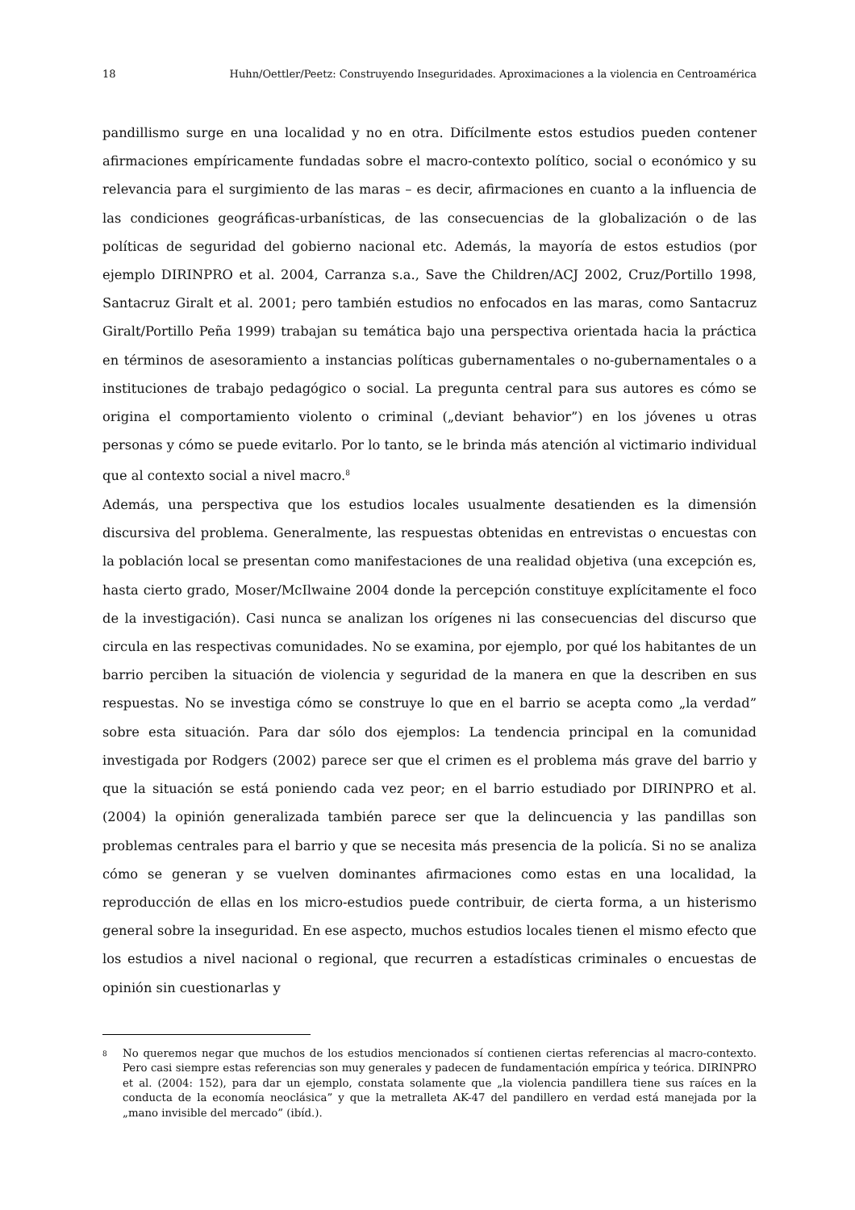18 Huhn/Oettler/Peetz: Construyendo Inseguridades. Aproximaciones a la violencia en Centroamérica
pandillismo surge en una localidad y no en otra. Difícilmente estos estudios pueden contener afirmaciones empíricamente fundadas sobre el macro-contexto político, social o económico y su relevancia para el surgimiento de las maras – es decir, afirmaciones en cuanto a la influencia de las condiciones geográficas-urbanísticas, de las consecuencias de la globalización o de las políticas de seguridad del gobierno nacional etc. Además, la mayoría de estos estudios (por ejemplo DIRINPRO et al. 2004, Carranza s.a., Save the Children/ACJ 2002, Cruz/Portillo 1998, Santacruz Giralt et al. 2001; pero también estudios no enfocados en las maras, como Santacruz Giralt/Portillo Peña 1999) trabajan su temática bajo una perspectiva orientada hacia la práctica en términos de asesoramiento a instancias políticas gubernamentales o no-gubernamentales o a instituciones de trabajo pedagógico o social. La pregunta central para sus autores es cómo se origina el comportamiento violento o criminal („deviant behavior”) en los jóvenes u otras personas y cómo se puede evitarlo. Por lo tanto, se le brinda más atención al victimario individual que al contexto social a nivel macro.<sup>8</sup>
Además, una perspectiva que los estudios locales usualmente desatienden es la dimensión discursiva del problema. Generalmente, las respuestas obtenidas en entrevistas o encuestas con la población local se presentan como manifestaciones de una realidad objetiva (una excepción es, hasta cierto grado, Moser/McIlwaine 2004 donde la percepción constituye explícitamente el foco de la investigación). Casi nunca se analizan los orígenes ni las consecuencias del discurso que circula en las respectivas comunidades. No se examina, por ejemplo, por qué los habitantes de un barrio perciben la situación de violencia y seguridad de la manera en que la describen en sus respuestas. No se investiga cómo se construye lo que en el barrio se acepta como „la verdad” sobre esta situación. Para dar sólo dos ejemplos: La tendencia principal en la comunidad investigada por Rodgers (2002) parece ser que el crimen es el problema más grave del barrio y que la situación se está poniendo cada vez peor; en el barrio estudiado por DIRINPRO et al. (2004) la opinión generalizada también parece ser que la delincuencia y las pandillas son problemas centrales para el barrio y que se necesita más presencia de la policía. Si no se analiza cómo se generan y se vuelven dominantes afirmaciones como estas en una localidad, la reproducción de ellas en los micro-estudios puede contribuir, de cierta forma, a un histerismo general sobre la inseguridad. En ese aspecto, muchos estudios locales tienen el mismo efecto que los estudios a nivel nacional o regional, que recurren a estadísticas criminales o encuestas de opinión sin cuestionarlas y
8 No queremos negar que muchos de los estudios mencionados sí contienen ciertas referencias al macro-contexto. Pero casi siempre estas referencias son muy generales y padecen de fundamentación empírica y teórica. DIRINPRO et al. (2004: 152), para dar un ejemplo, constata solamente que „la violencia pandillera tiene sus raíces en la conducta de la economía neoclásica” y que la metralleta AK-47 del pandillero en verdad está manejada por la „mano invisible del mercado” (ibíd.).